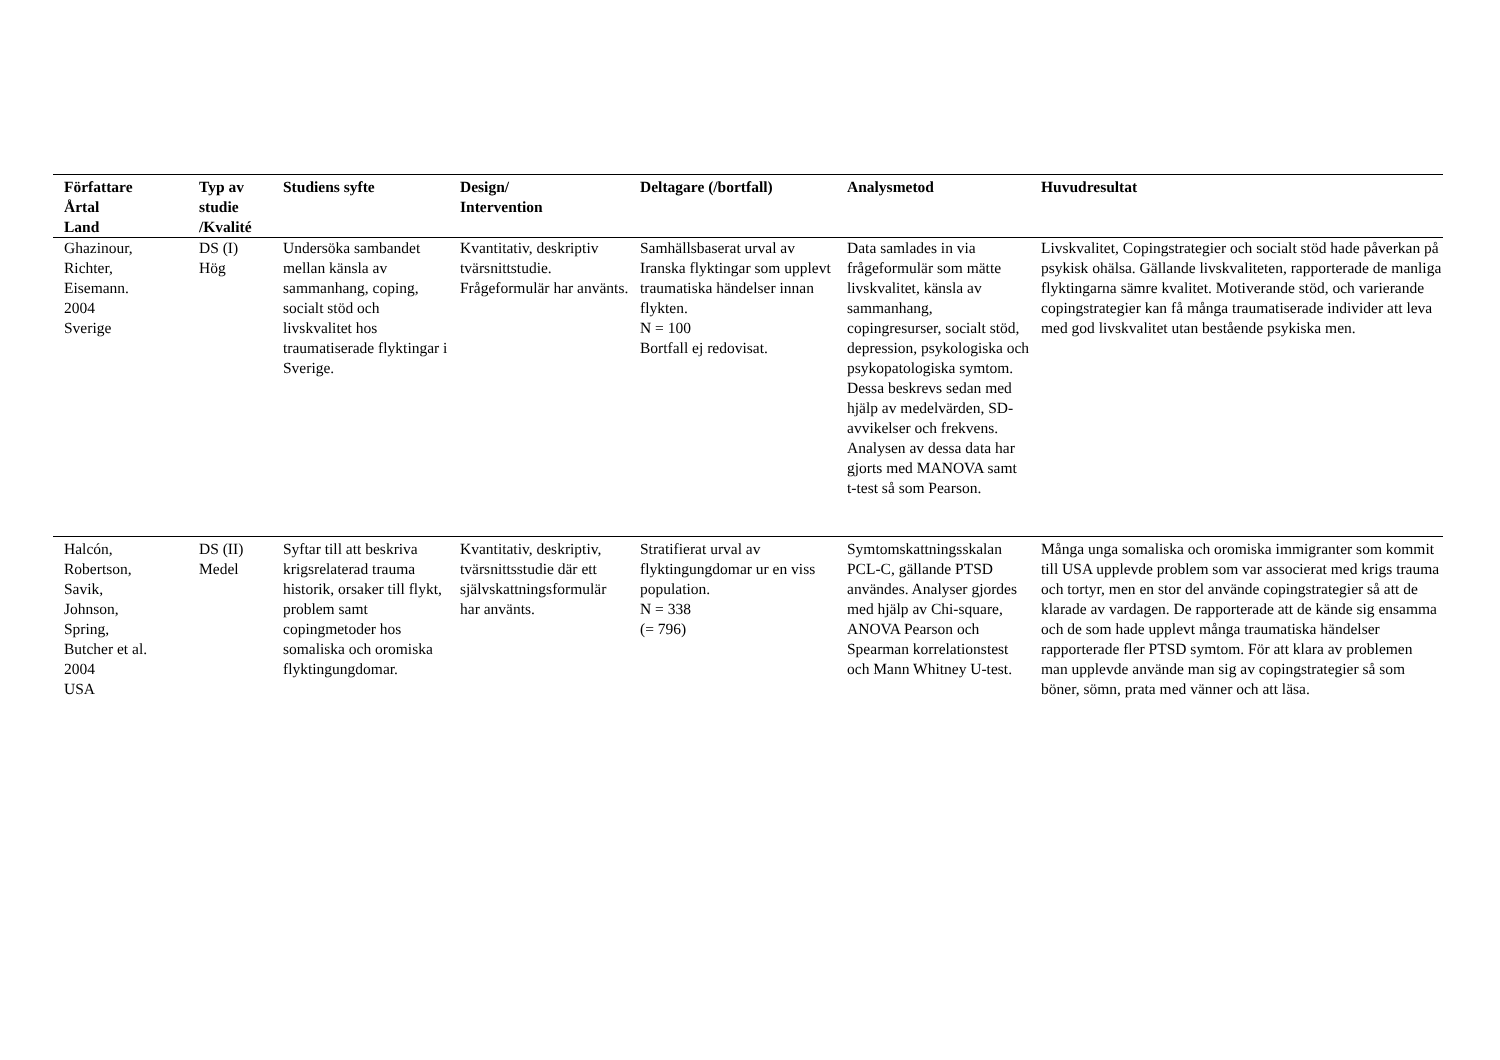| Författare Årtal Land | Typ av studie /Kvalité | Studiens syfte | Design/ Intervention | Deltagare (/bortfall) | Analysmetod | Huvudresultat |
| --- | --- | --- | --- | --- | --- | --- |
| Ghazinour, Richter, Eisemann. 2004 Sverige | DS (I) Hög | Undersöka sambandet mellan känsla av sammanhang, coping, socialt stöd och livskvalitet hos traumatiserade flyktingar i Sverige. | Kvantitativ, deskriptiv tvärsnittstudie. Frågeformulär har använts. | Samhällsbaserat urval av Iranska flyktingar som upplevt traumatiska händelser innan flykten. N = 100 Bortfall ej redovisat. | Data samlades in via frågeformulär som mätte livskvalitet, känsla av sammanhang, copingresurser, socialt stöd, depression, psykologiska och psykopatologiska symtom. Dessa beskrevs sedan med hjälp av medelvärden, SD-avvikelser och frekvens. Analysen av dessa data har gjorts med MANOVA samt t-test så som Pearson. | Livskvalitet, Copingstrategier och socialt stöd hade påverkan på psykisk ohälsa. Gällande livskvaliteten, rapporterade de manliga flyktingarna sämre kvalitet. Motiverande stöd, och varierande copingstrategier kan få många traumatiserade individer att leva med god livskvalitet utan bestående psykiska men. |
| Halcón, Robertson, Savik, Johnson, Spring, Butcher et al. 2004 USA | DS (II) Medel | Syftar till att beskriva krigsrelaterad trauma historik, orsaker till flykt, problem samt copingmetoder hos somaliska och oromiska flyktingungdomar. | Kvantitativ, deskriptiv, tvärsnittsstudie där ett självskattningsformulär har använts. | Stratifierat urval av flyktingungdomar ur en viss population. N = 338 (= 796) | Symtomskattningsskalan PCL-C, gällande PTSD användes. Analyser gjordes med hjälp av Chi-square, ANOVA Pearson och Spearman korrelationstest och Mann Whitney U-test. | Många unga somaliska och oromiska immigranter som kommit till USA upplevde problem som var associerat med krigs trauma och tortyr, men en stor del använde copingstrategier så att de klarade av vardagen. De rapporterade att de kände sig ensamma och de som hade upplevt många traumatiska händelser rapporterade fler PTSD symtom. För att klara av problemen man upplevde använde man sig av copingstrategier så som böner, sömn, prata med vänner och att läsa. |